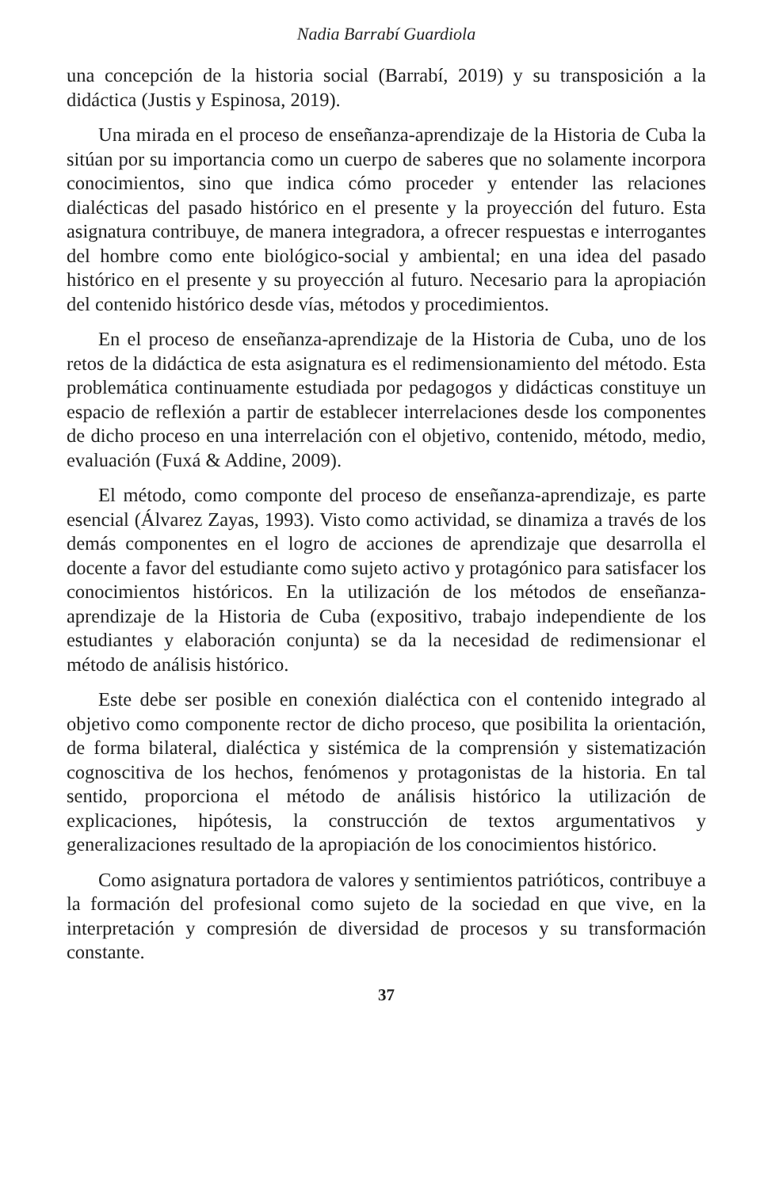Nadia Barrabí Guardiola
una concepción de la historia social (Barrabí, 2019) y su transposición a la didáctica (Justis y Espinosa, 2019).
Una mirada en el proceso de enseñanza-aprendizaje de la Historia de Cuba la sitúan por su importancia como un cuerpo de saberes que no solamente incorpora conocimientos, sino que indica cómo proceder y entender las relaciones dialécticas del pasado histórico en el presente y la proyección del futuro. Esta asignatura contribuye, de manera integradora, a ofrecer respuestas e interrogantes del hombre como ente biológico-social y ambiental; en una idea del pasado histórico en el presente y su proyección al futuro. Necesario para la apropiación del contenido histórico desde vías, métodos y procedimientos.
En el proceso de enseñanza-aprendizaje de la Historia de Cuba, uno de los retos de la didáctica de esta asignatura es el redimensionamiento del método. Esta problemática continuamente estudiada por pedagogos y didácticas constituye un espacio de reflexión a partir de establecer interrelaciones desde los componentes de dicho proceso en una interrelación con el objetivo, contenido, método, medio, evaluación (Fuxá & Addine, 2009).
El método, como componte del proceso de enseñanza-aprendizaje, es parte esencial (Álvarez Zayas, 1993). Visto como actividad, se dinamiza a través de los demás componentes en el logro de acciones de aprendizaje que desarrolla el docente a favor del estudiante como sujeto activo y protagónico para satisfacer los conocimientos históricos. En la utilización de los métodos de enseñanza-aprendizaje de la Historia de Cuba (expositivo, trabajo independiente de los estudiantes y elaboración conjunta) se da la necesidad de redimensionar el método de análisis histórico.
Este debe ser posible en conexión dialéctica con el contenido integrado al objetivo como componente rector de dicho proceso, que posibilita la orientación, de forma bilateral, dialéctica y sistémica de la comprensión y sistematización cognoscitiva de los hechos, fenómenos y protagonistas de la historia. En tal sentido, proporciona el método de análisis histórico la utilización de explicaciones, hipótesis, la construcción de textos argumentativos y generalizaciones resultado de la apropiación de los conocimientos histórico.
Como asignatura portadora de valores y sentimientos patrióticos, contribuye a la formación del profesional como sujeto de la sociedad en que vive, en la interpretación y compresión de diversidad de procesos y su transformación constante.
37